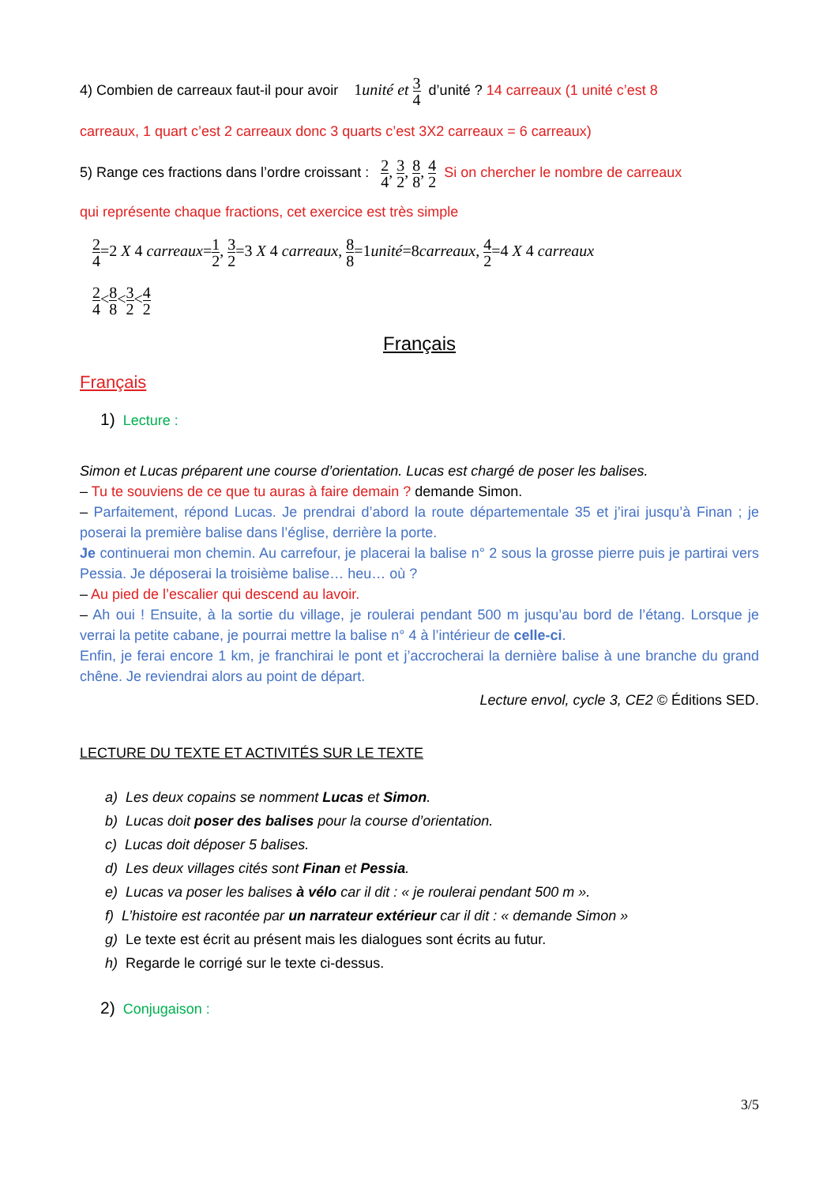4) Combien de carreaux faut-il pour avoir 1unité et 3 4 d’unité ? 14 carreaux (1 unité c’est 8
carreaux, 1 quart c’est 2 carreaux donc 3 quarts c’est 3X2 carreaux = 6 carreaux)
5) Range ces fractions dans l’ordre croissant : 2 4, 3 2, 8 8, 4 2 Si on chercher le nombre de carreaux
qui représente chaque fractions, cet exercice est très simple
2 4=2 X 4 carreaux=1 2, 3 2=3 X 4 carreaux, 8 8=1unité=8carreaux, 4 2=4 X 4 carreaux
2 4<8 8<3 2<4 2
Français
Français
1) Lecture :
Simon et Lucas préparent une course d’orientation. Lucas est chargé de poser les balises.
– Tu te souviens de ce que tu auras à faire demain ? demande Simon.
– Parfaitement, répond Lucas. Je prendrai d’abord la route départementale 35 et j’irai jusqu’à Finan ; je poserai la première balise dans l’église, derrière la porte.
Je continuerai mon chemin. Au carrefour, je placerai la balise n° 2 sous la grosse pierre puis je partirai vers Pessia. Je déposerai la troisième balise… heu… où ?
– Au pied de l’escalier qui descend au lavoir.
– Ah oui ! Ensuite, à la sortie du village, je roulerai pendant 500 m jusqu’au bord de l’étang. Lorsque je verrai la petite cabane, je pourrai mettre la balise n° 4 à l’intérieur de celle-ci.
Enfin, je ferai encore 1 km, je franchirai le pont et j’accrocherai la dernière balise à une branche du grand chêne. Je reviendrai alors au point de départ.
Lecture envol, cycle 3, CE2 © Éditions SED.
LECTURE DU TEXTE ET ACTIVITÉS SUR LE TEXTE
a) Les deux copains se nomment Lucas et Simon.
b) Lucas doit poser des balises pour la course d’orientation.
c) Lucas doit déposer 5 balises.
d) Les deux villages cités sont Finan et Pessia.
e) Lucas va poser les balises à vélo car il dit : « je roulerai pendant 500 m ».
f) L’histoire est racontée par un narrateur extérieur car il dit : « demande Simon »
g) Le texte est écrit au présent mais les dialogues sont écrits au futur.
h) Regarde le corrigé sur le texte ci-dessus.
2) Conjugaison :
3/5